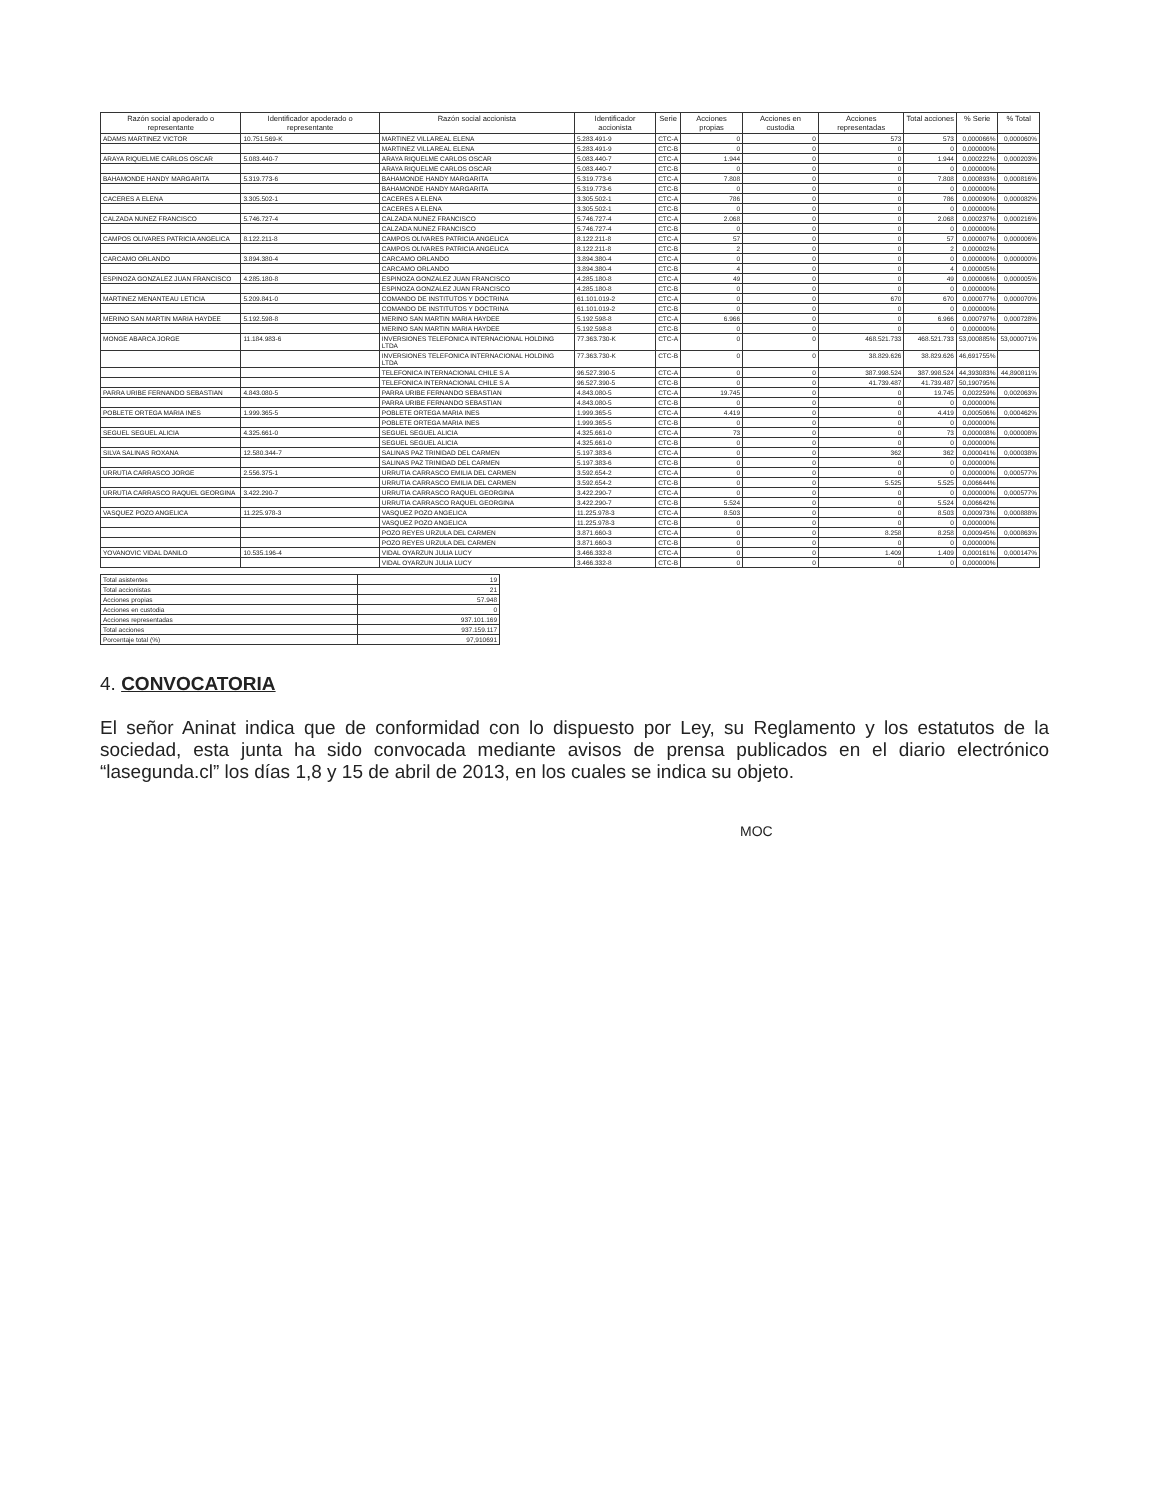| Razón social apoderado o representante | Identificador apoderado o representante | Razón social accionista | Identificador accionista | Serie | Acciones propias | Acciones en custodia | Acciones representadas | Total acciones | % Serie | % Total |
| --- | --- | --- | --- | --- | --- | --- | --- | --- | --- | --- |
| ADAMS MARTINEZ VICTOR | 10.751.569-K | MARTINEZ VILLAREAL ELENA | 5.283.491-9 | CTC-A | 0 | 0 | 573 | 573 | 0,000066% | 0,000060% |
| | | MARTINEZ VILLAREAL ELENA | 5.283.491-9 | CTC-B | 0 | 0 | 0 | 0 | 0,000000% | |
| ARAYA RIQUELME CARLOS OSCAR | 5.083.440-7 | ARAYA RIQUELME CARLOS OSCAR | 5.083.440-7 | CTC-A | 1.944 | 0 | 0 | 1.944 | 0,000222% | 0,000203% |
| | | ARAYA RIQUELME CARLOS OSCAR | 5.083.440-7 | CTC-B | 0 | 0 | 0 | 0 | 0,000000% | |
| BAHAMONDE HANDY MARGARITA | 5.319.773-6 | BAHAMONDE HANDY MARGARITA | 5.319.773-6 | CTC-A | 7.808 | 0 | 0 | 7.808 | 0,000893% | 0,000816% |
| | | BAHAMONDE HANDY MARGARITA | 5.319.773-6 | CTC-B | 0 | 0 | 0 | 0 | 0,000000% | |
| CACERES A ELENA | 3.305.502-1 | CACERES A ELENA | 3.305.502-1 | CTC-A | 786 | 0 | 0 | 786 | 0,000090% | 0,000082% |
| | | CACERES A ELENA | 3.305.502-1 | CTC-B | 0 | 0 | 0 | 0 | 0,000000% | |
| CALZADA NUNEZ FRANCISCO | 5.746.727-4 | CALZADA NUNEZ FRANCISCO | 5.746.727-4 | CTC-A | 2.068 | 0 | 0 | 2.068 | 0,000237% | 0,000216% |
| | | CALZADA NUNEZ FRANCISCO | 5.746.727-4 | CTC-B | 0 | 0 | 0 | 0 | 0,000000% | |
| CAMPOS OLIVARES PATRICIA ANGELICA | 8.122.211-8 | CAMPOS OLIVARES PATRICIA ANGELICA | 8.122.211-8 | CTC-A | 57 | 0 | 0 | 57 | 0,000007% | 0,000006% |
| | | CAMPOS OLIVARES PATRICIA ANGELICA | 8.122.211-8 | CTC-B | 2 | 0 | 0 | 2 | 0,000002% | |
| CARCAMO ORLANDO | 3.894.380-4 | CARCAMO ORLANDO | 3.894.380-4 | CTC-A | 0 | 0 | 0 | 0 | 0,000000% | 0,000000% |
| | | CARCAMO ORLANDO | 3.894.380-4 | CTC-B | 4 | 0 | 0 | 4 | 0,000005% | |
| ESPINOZA GONZALEZ JUAN FRANCISCO | 4.285.180-8 | ESPINOZA GONZALEZ JUAN FRANCISCO | 4.285.180-8 | CTC-A | 49 | 0 | 0 | 49 | 0,000006% | 0,000005% |
| | | ESPINOZA GONZALEZ JUAN FRANCISCO | 4.285.180-8 | CTC-B | 0 | 0 | 0 | 0 | 0,000000% | |
| MARTINEZ MENANTEAU LETICIA | 5.209.841-0 | COMANDO DE INSTITUTOS Y DOCTRINA | 61.101.019-2 | CTC-A | 0 | 0 | 670 | 670 | 0,000077% | 0,000070% |
| | | COMANDO DE INSTITUTOS Y DOCTRINA | 61.101.019-2 | CTC-B | 0 | 0 | 0 | 0 | 0,000000% | |
| MERINO SAN MARTIN MARIA HAYDEE | 5.192.598-8 | MERINO SAN MARTIN MARIA HAYDEE | 5.192.598-8 | CTC-A | 6.966 | 0 | 0 | 6.966 | 0,000797% | 0,000728% |
| | | MERINO SAN MARTIN MARIA HAYDEE | 5.192.598-8 | CTC-B | 0 | 0 | 0 | 0 | 0,000000% | |
| MONGE ABARCA JORGE | 11.184.983-6 | INVERSIONES TELEFONICA INTERNACIONAL HOLDING LTDA | 77.363.730-K | CTC-A | 0 | 0 | 468.521.733 | 468.521.733 | 53,000885% | 53,000071% |
| | | INVERSIONES TELEFONICA INTERNACIONAL HOLDING LTDA | 77.363.730-K | CTC-B | 0 | 0 | 38.829.626 | 38.829.626 | 46,691755% | |
| | | TELEFONICA INTERNACIONAL CHILE S A | 96.527.390-5 | CTC-A | 0 | 0 | 387.998.524 | 387.998.524 | 44,393083% | 44,890811% |
| | | TELEFONICA INTERNACIONAL CHILE S A | 96.527.390-5 | CTC-B | 0 | 0 | 41.739.487 | 41.739.487 | 50,190795% | |
| PARRA URIBE FERNANDO SEBASTIAN | 4.843.080-5 | PARRA URIBE FERNANDO SEBASTIAN | 4.843.080-5 | CTC-A | 19.745 | 0 | 0 | 19.745 | 0,002259% | 0,002063% |
| | | PARRA URIBE FERNANDO SEBASTIAN | 4.843.080-5 | CTC-B | 0 | 0 | 0 | 0 | 0,000000% | |
| POBLETE ORTEGA MARIA INES | 1.999.365-5 | POBLETE ORTEGA MARIA INES | 1.999.365-5 | CTC-A | 4.419 | 0 | 0 | 4.419 | 0,000506% | 0,000462% |
| | | POBLETE ORTEGA MARIA INES | 1.999.365-5 | CTC-B | 0 | 0 | 0 | 0 | 0,000000% | |
| SEGUEL SEGUEL ALICIA | 4.325.661-0 | SEGUEL SEGUEL ALICIA | 4.325.661-0 | CTC-A | 73 | 0 | 0 | 73 | 0,000008% | 0,000008% |
| | | SEGUEL SEGUEL ALICIA | 4.325.661-0 | CTC-B | 0 | 0 | 0 | 0 | 0,000000% | |
| SILVA SALINAS ROXANA | 12.580.344-7 | SALINAS PAZ TRINIDAD DEL CARMEN | 5.197.383-6 | CTC-A | 0 | 0 | 362 | 362 | 0,000041% | 0,000038% |
| | | SALINAS PAZ TRINIDAD DEL CARMEN | 5.197.383-6 | CTC-B | 0 | 0 | 0 | 0 | 0,000000% | |
| URRUTIA CARRASCO JORGE | 2.556.375-1 | URRUTIA CARRASCO EMILIA DEL CARMEN | 3.592.654-2 | CTC-A | 0 | 0 | 0 | 0 | 0,000000% | 0,000577% |
| | | URRUTIA CARRASCO EMILIA DEL CARMEN | 3.592.654-2 | CTC-B | 0 | 0 | 5.525 | 5.525 | 0,006644% | |
| URRUTIA CARRASCO RAQUEL GEORGINA | 3.422.290-7 | URRUTIA CARRASCO RAQUEL GEORGINA | 3.422.290-7 | CTC-A | 0 | 0 | 0 | 0 | 0,000000% | 0,000577% |
| | | URRUTIA CARRASCO RAQUEL GEORGINA | 3.422.290-7 | CTC-B | 5.524 | 0 | 0 | 5.524 | 0,006642% | |
| VASQUEZ POZO ANGELICA | 11.225.978-3 | VASQUEZ POZO ANGELICA | 11.225.978-3 | CTC-A | 8.503 | 0 | 0 | 8.503 | 0,000973% | 0,000888% |
| | | VASQUEZ POZO ANGELICA | 11.225.978-3 | CTC-B | 0 | 0 | 0 | 0 | 0,000000% | |
| | | POZO REYES URZULA DEL CARMEN | 3.871.660-3 | CTC-A | 0 | 0 | 8.258 | 8.258 | 0,000945% | 0,000863% |
| | | POZO REYES URZULA DEL CARMEN | 3.871.660-3 | CTC-B | 0 | 0 | 0 | 0 | 0,000000% | |
| YOVANOVIC VIDAL DANILO | 10.535.196-4 | VIDAL OYARZUN JULIA LUCY | 3.466.332-8 | CTC-A | 0 | 0 | 1.409 | 1.409 | 0,000161% | 0,000147% |
| | | VIDAL OYARZUN JULIA LUCY | 3.466.332-8 | CTC-B | 0 | 0 | 0 | 0 | 0,000000% | |
| Total asistentes | 19 |
| Total accionistas | 21 |
| Acciones propias | 57.948 |
| Acciones en custodia | 0 |
| Acciones representadas | 937.101.169 |
| Total acciones | 937.159.117 |
| Porcentaje total (%) | 97,910691 |
4. CONVOCATORIA
El señor Aninat indica que de conformidad con lo dispuesto por Ley, su Reglamento y los estatutos de la sociedad, esta junta ha sido convocada mediante avisos de prensa publicados en el diario electrónico “lasegunda.cl” los días 1,8 y 15 de abril de 2013, en los cuales se indica su objeto.
MOC